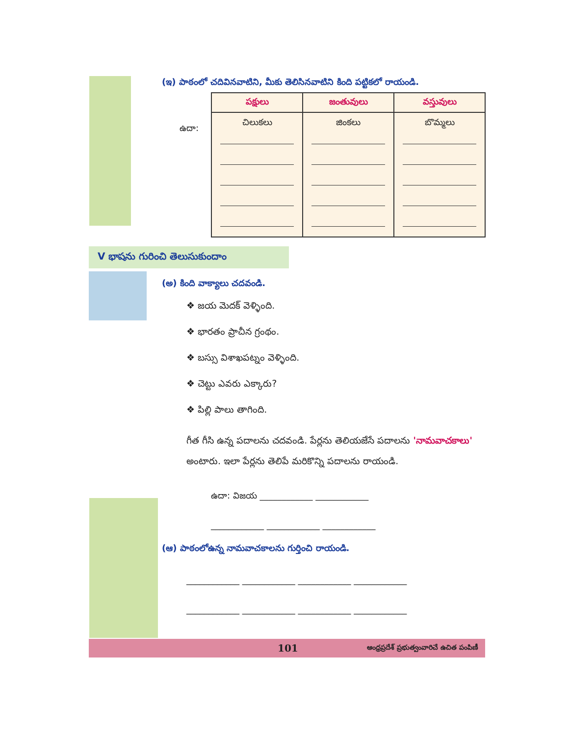(ఇ) పాఠంలో చదివినవాటిని, మీకు తెలిసినవాటిని కింది పట్టికలో రాయండి.
ఉదా:
| పక్షులు | జంతువులు | వస్తువులు |
| --- | --- | --- |
| చిలుకలు | జింకలు | బొమ్మలు |
V భాషను గురించి తెలుసుకుందాం
(అ) కింది వాక్యాలు చదవండి.
❖ జయ మెదక్ వెళ్ళింది.
❖ భారతం ప్రాచీన గ్రంథం.
❖ బస్సు విశాఖపట్నం వెళ్ళింది.
❖ చెట్టు ఎవరు ఎక్కారు?
❖ పిల్లి పాలు తాగింది.
గీత గీసి ఉన్న పదాలను చదవండి. పేర్లను తెలియజేసే పదాలను 'నామవాచకాలు' అంటారు. ఇలా పేర్లను తెలిపే మరికొన్ని పదాలను రాయండి.
ఉదా: విజయ ____________ ____________
____________ ____________ ____________
(ఆ) పాఠంలోఉన్న నామవాచకాలను గుర్తించి రాయండి.
____________ ____________ ____________ ____________
____________ ____________ ____________ ____________
101 ఆంధ్రప్రదేశ్ ప్రభుత్వంవారిచే ఉచిత పంపిణీ